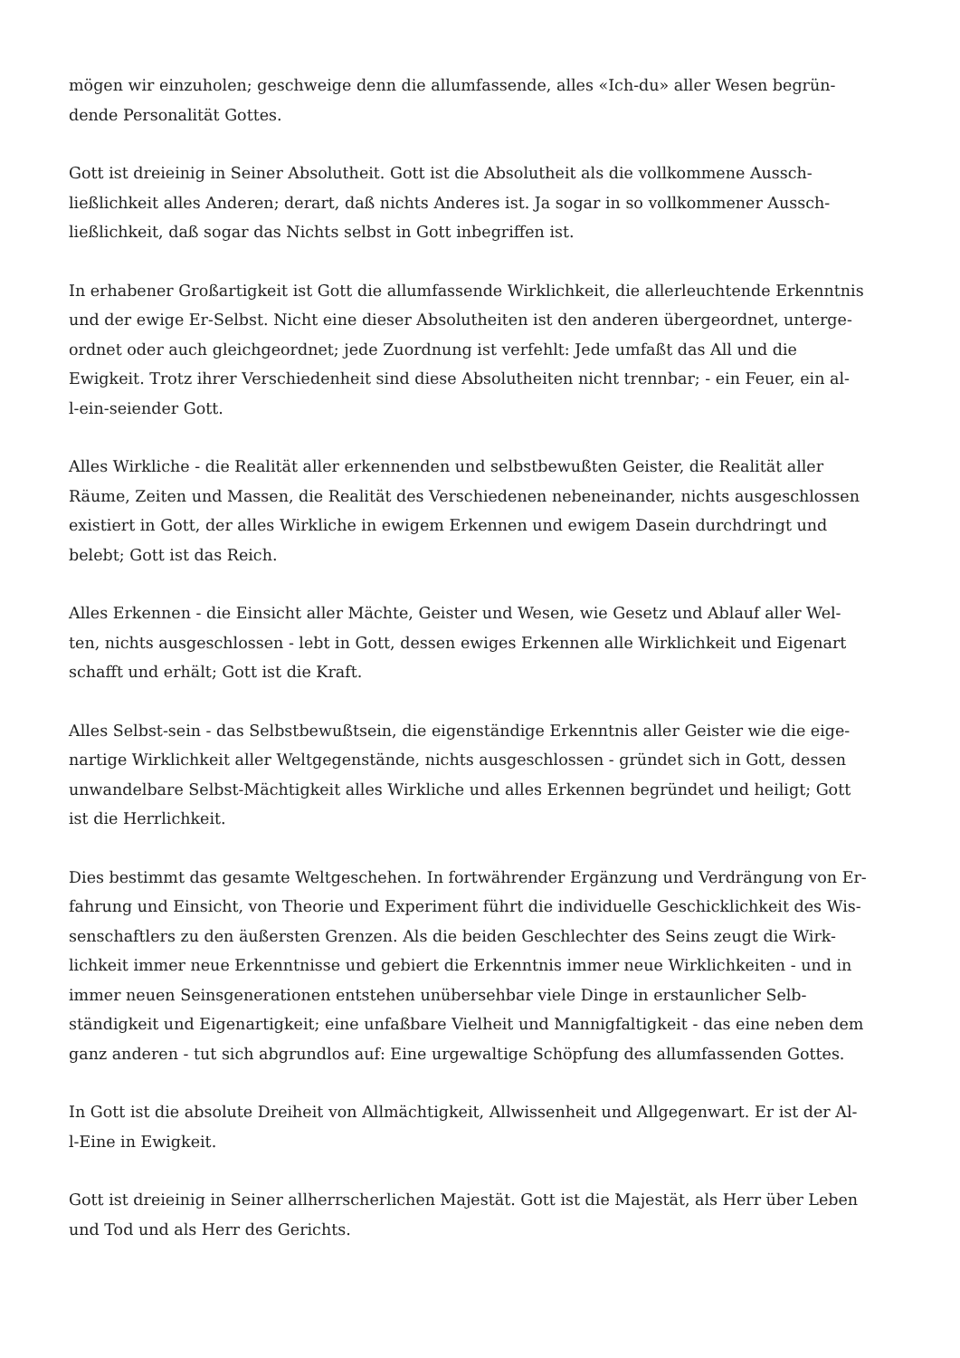mögen wir einzuholen; geschweige denn die allumfassende, alles «Ich-du» aller Wesen begrün-
dende Personalität Gottes.
Gott ist dreieinig in Seiner Absolutheit. Gott ist die Absolutheit als die vollkommene Aussch-
ließlichkeit alles Anderen; derart, daß nichts Anderes ist. Ja sogar in so vollkommener Aussch-
ließlichkeit, daß sogar das Nichts selbst in Gott inbegriffen ist.
In erhabener Großartigkeit ist Gott die allumfassende Wirklichkeit, die allerleuchtende Erkenntnis
und der ewige Er-Selbst. Nicht eine dieser Absolutheiten ist den anderen übergeordnet, unterge-
ordnet oder auch gleichgeordnet; jede Zuordnung ist verfehlt: Jede umfaßt das All und die
Ewigkeit. Trotz ihrer Verschiedenheit sind diese Absolutheiten nicht trennbar; - ein Feuer, ein al-
l-ein-seiender Gott.
Alles Wirkliche - die Realität aller erkennenden und selbstbewußten Geister, die Realität aller
Räume, Zeiten und Massen, die Realität des Verschiedenen nebeneinander, nichts ausgeschlossen
existiert in Gott, der alles Wirkliche in ewigem Erkennen und ewigem Dasein durchdringt und
belebt; Gott ist das Reich.
Alles Erkennen - die Einsicht aller Mächte, Geister und Wesen, wie Gesetz und Ablauf aller Wel-
ten, nichts ausgeschlossen - lebt in Gott, dessen ewiges Erkennen alle Wirklichkeit und Eigenart
schafft und erhält; Gott ist die Kraft.
Alles Selbst-sein - das Selbstbewußtsein, die eigenständige Erkenntnis aller Geister wie die eige-
nartige Wirklichkeit aller Weltgegenstände, nichts ausgeschlossen - gründet sich in Gott, dessen
unwandelbare Selbst-Mächtigkeit alles Wirkliche und alles Erkennen begründet und heiligt; Gott
ist die Herrlichkeit.
Dies bestimmt das gesamte Weltgeschehen. In fortwährender Ergänzung und Verdrängung von Er-
fahrung und Einsicht, von Theorie und Experiment führt die individuelle Geschicklichkeit des Wis-
senschaftlers zu den äußersten Grenzen. Als die beiden Geschlechter des Seins zeugt die Wirk-
lichkeit immer neue Erkenntnisse und gebiert die Erkenntnis immer neue Wirklichkeiten - und in
immer neuen Seinsgenerationen entstehen unübersehbar viele Dinge in erstaunlicher Selb-
ständigkeit und Eigenartigkeit; eine unfaßbare Vielheit und Mannigfaltigkeit - das eine neben dem
ganz anderen - tut sich abgrundlos auf: Eine urgewaltige Schöpfung des allumfassenden Gottes.
In Gott ist die absolute Dreiheit von Allmächtigkeit, Allwissenheit und Allgegenwart. Er ist der Al-
l-Eine in Ewigkeit.
Gott ist dreieinig in Seiner allherrscherlichen Majestät. Gott ist die Majestät, als Herr über Leben
und Tod und als Herr des Gerichts.